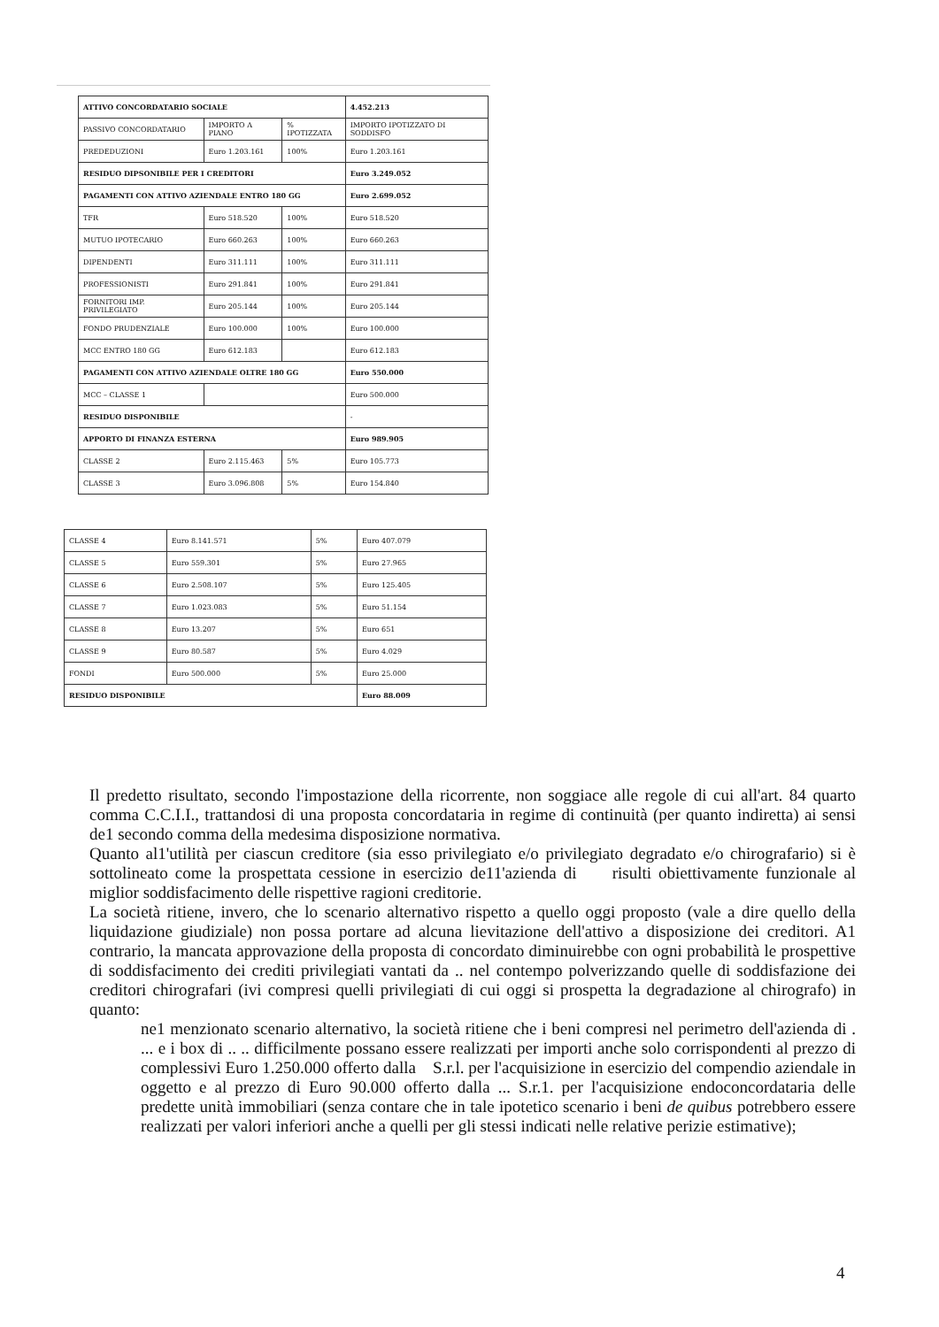| ATTIVO CONCORDATARIO SOCIALE | | | 4.452.213 |
| PASSIVO CONCORDATARIO | IMPORTO A PIANO | % IPOTIZZATA | IMPORTO IPOTIZZATO DI SODDISFO |
| PREDEDUZIONI | Euro 1.203.161 | 100% | Euro 1.203.161 |
| RESIDUO DIPSONIBILE PER I CREDITORI | | | Euro 3.249.052 |
| PAGAMENTI CON ATTIVO AZIENDALE ENTRO 180 GG | | | Euro 2.699.052 |
| TFR | Euro 518.520 | 100% | Euro 518.520 |
| MUTUO IPOTECARIO | Euro 660.263 | 100% | Euro 660.263 |
| DIPENDENTI | Euro 311.111 | 100% | Euro 311.111 |
| PROFESSIONISTI | Euro 291.841 | 100% | Euro 291.841 |
| FORNITORI IMP. PRIVILEGIATO | Euro 205.144 | 100% | Euro 205.144 |
| FONDO PRUDENZIALE | Euro 100.000 | 100% | Euro 100.000 |
| MCC ENTRO 180 GG | Euro 612.183 | | Euro 612.183 |
| PAGAMENTI CON ATTIVO AZIENDALE OLTRE 180 GG | | | Euro 550.000 |
| MCC – CLASSE 1 | | | Euro 500.000 |
| RESIDUO DISPONIBILE | | | - |
| APPORTO DI FINANZA ESTERNA | | | Euro 989.905 |
| CLASSE 2 | Euro 2.115.463 | 5% | Euro 105.773 |
| CLASSE 3 | Euro 3.096.808 | 5% | Euro 154.840 |
| CLASSE 4 | Euro 8.141.571 | 5% | Euro 407.079 |
| CLASSE 5 | Euro 559.301 | 5% | Euro 27.965 |
| CLASSE 6 | Euro 2.508.107 | 5% | Euro 125.405 |
| CLASSE 7 | Euro 1.023.083 | 5% | Euro 51.154 |
| CLASSE 8 | Euro 13.207 | 5% | Euro 651 |
| CLASSE 9 | Euro 80.587 | 5% | Euro 4.029 |
| FONDI | Euro 500.000 | 5% | Euro 25.000 |
| RESIDUO DISPONIBILE | | | Euro 88.009 |
Il predetto risultato, secondo l'impostazione della ricorrente, non soggiace alle regole di cui all'art. 84 quarto comma C.C.I.I., trattandosi di una proposta concordataria in regime di continuità (per quanto indiretta) ai sensi de1 secondo comma della medesima disposizione normativa.
Quanto al1'utilità per ciascun creditore (sia esso privilegiato e/o privilegiato degradato e/o chirografario) si è sottolineato come la prospettata cessione in esercizio de11'azienda di risulti obiettivamente funzionale al miglior soddisfacimento delle rispettive ragioni creditorie.
La società ritiene, invero, che lo scenario alternativo rispetto a quello oggi proposto (vale a dire quello della liquidazione giudiziale) non possa portare ad alcuna lievitazione dell'attivo a disposizione dei creditori. A1 contrario, la mancata approvazione della proposta di concordato diminuirebbe con ogni probabilità le prospettive di soddisfacimento dei crediti privilegiati vantati da .. nel contempo polverizzando quelle di soddisfazione dei creditori chirografari (ivi compresi quelli privilegiati di cui oggi si prospetta la degradazione al chirografo) in quanto:
ne1 menzionato scenario alternativo, la società ritiene che i beni compresi nel perimetro dell'azienda di . ... e i box di .. .. difficilmente possano essere realizzati per importi anche solo corrispondenti al prezzo di complessivi Euro 1.250.000 offerto dalla S.r.l. per l'acquisizione in esercizio del compendio aziendale in oggetto e al prezzo di Euro 90.000 offerto dalla ... S.r.1. per l'acquisizione endoconcordataria delle predette unità immobiliari (senza contare che in tale ipotetico scenario i beni de quibus potrebbero essere realizzati per valori inferiori anche a quelli per gli stessi indicati nelle relative perizie estimative);
4